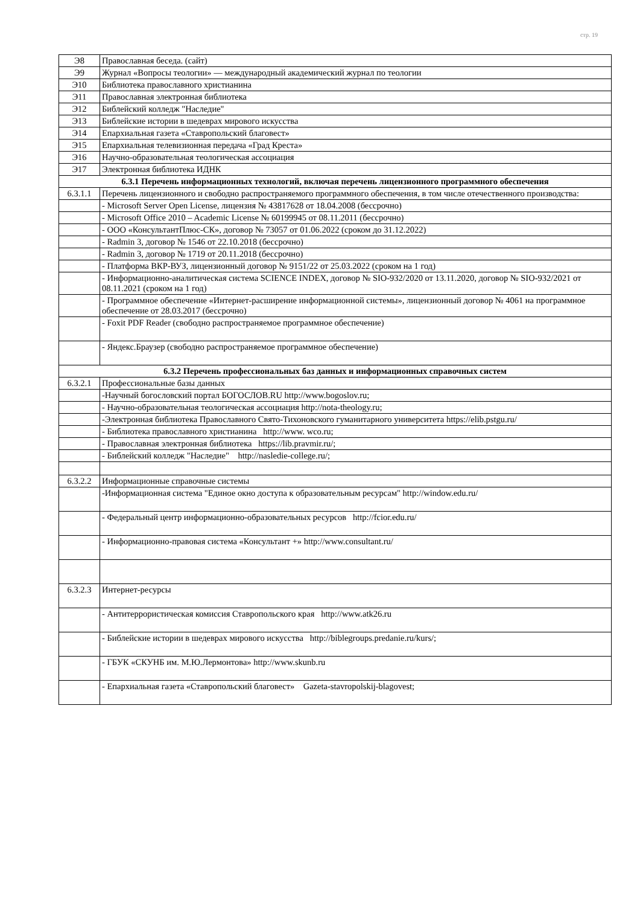стр. 19
| Э8 | Православная беседа. (сайт) |
| Э9 | Журнал «Вопросы теологии» — международный академический журнал по теологии |
| Э10 | Библиотека православного христианина |
| Э11 | Православная электронная библиотека |
| Э12 | Библейский колледж "Наследие" |
| Э13 | Библейские истории в шедеврах мирового искусства |
| Э14 | Епархиальная газета «Ставропольский благовест» |
| Э15 | Епархиальная телевизионная передача «Град Креста» |
| Э16 | Научно-образовательная теологическая ассоциация |
| Э17 | Электронная библиотека ИДНК |
| 6.3.1 Перечень информационных технологий, включая перечень лицензионного программного обеспечения | |
| 6.3.1.1 | Перечень лицензионного и свободно распространяемого программного обеспечения, в том числе отечественного производства: |
| | - Microsoft Server Open License, лицензия № 43817628 от 18.04.2008 (бессрочно) |
| | - Microsoft Office 2010 – Academic License № 60199945 от 08.11.2011 (бессрочно) |
| | - ООО «КонсультантПлюс-СК», договор № 73057 от 01.06.2022 (сроком до 31.12.2022) |
| | - Radmin 3, договор № 1546 от 22.10.2018 (бессрочно) |
| | - Radmin 3, договор № 1719 от 20.11.2018 (бессрочно) |
| | - Платформа ВКР-ВУЗ, лицензионный договор № 9151/22 от 25.03.2022 (сроком на 1 год) |
| | - Информационно-аналитическая система SCIENCE INDEX, договор № SIO-932/2020 от 13.11.2020, договор № SIO-932/2021 от 08.11.2021 (сроком на 1 год) |
| | - Программное обеспечение «Интернет-расширение информационной системы», лицензионный договор № 4061 на программное обеспечение от 28.03.2017 (бессрочно) |
| | - Foxit PDF Reader (свободно распространяемое программное обеспечение) |
| | - Яндекс.Браузер (свободно распространяемое программное обеспечение) |
| 6.3.2 Перечень профессиональных баз данных и информационных справочных систем | |
| 6.3.2.1 | Профессиональные базы данных |
| | -Научный богословский портал БОГОСЛОВ.RU http://www.bogoslov.ru; |
| | - Научно-образовательная теологическая ассоциация http://nota-theology.ru; |
| | -Электронная библиотека Православного Свято-Тихоновского гуманитарного университета https://elib.pstgu.ru/ |
| | - Библиотека православного христианина http://www. wco.ru; |
| | - Православная электронная библиотека https://lib.pravmir.ru/; |
| | - Библейский колледж "Наследие" http://nasledie-college.ru/; |
| 6.3.2.2 | Информационные справочные системы |
| | -Информационная система "Единое окно доступа к образовательным ресурсам" http://window.edu.ru/ |
| | - Федеральный центр информационно-образовательных ресурсов http://fcior.edu.ru/ |
| | - Информационно-правовая система «Консультант +» http://www.consultant.ru/ |
| 6.3.2.3 | Интернет-ресурсы |
| | - Антитеррористическая комиссия Ставропольского края http://www.atk26.ru |
| | - Библейские истории в шедеврах мирового искусства http://biblegroups.predanie.ru/kurs/; |
| | - ГБУК «СКУНБ им. М.Ю.Лермонтова» http://www.skunb.ru |
| | - Епархиальная газета «Ставропольский благовест» Gazeta-stavropolskij-blagovest; |